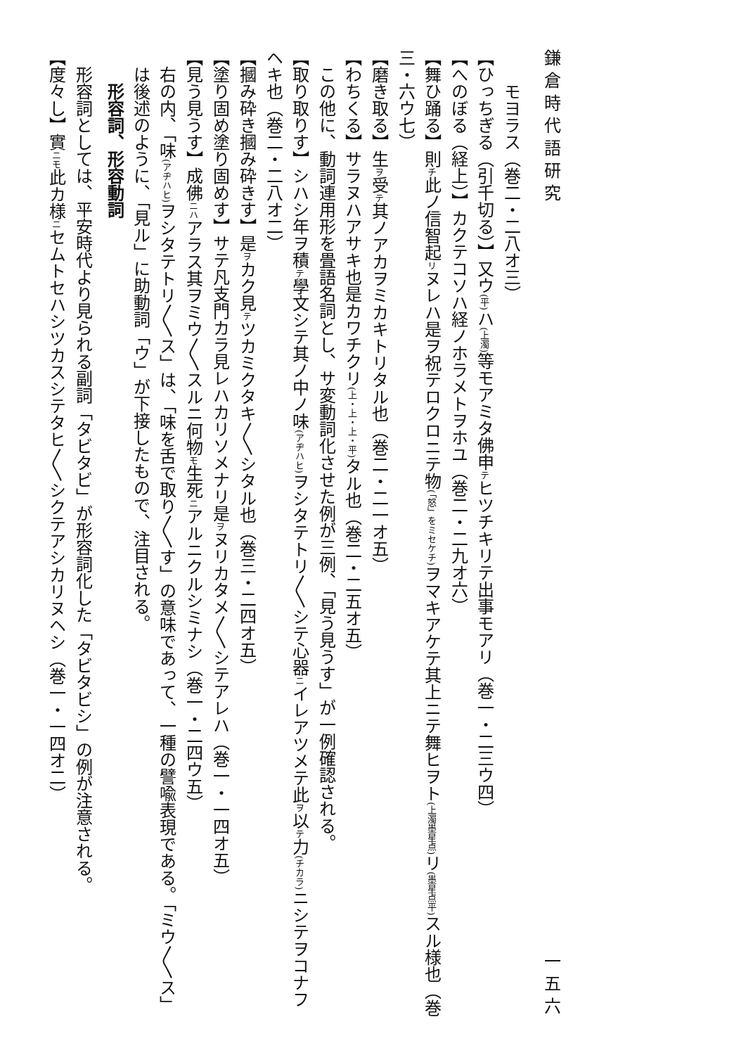鎌倉時代語研究 一五六
モヨラス（巻二・二八オ三）
【ひっちぎる（引千切る）】又ウ(平) ハ(上濁) 等モアミタ佛申テヒツチキリテ出事モアリ（巻一・二三ウ四）
【へのぼる（経上）】カクテコソハ経ノホラメトヲホユ（巻二・二九オ六）
【舞ひ踊る】則チ此ノ信智起リヌレハ是ヲ祝テロクロニテ物(「怒」をミセケチ) ヲマキアケテ其上ニテ舞ヒヲト(上濁墨星点) リ(墨星点平) スル様也（巻三・六ウ七）
【磨き取る】生ヲ受テ其ノアカヲミカキトリタル也（巻二・二一オ五）
【わちくる】サラヌハアサキ也是カワチクリ(上・上・上・平) タル也（巻二・二五オ五）
この他に、動詞連用形を畳語名詞とし、サ変動詞化させた例が三例、「見う見うす」が一例確認される。
【取り取りす】シハシ年ヲ積テ學文シテ其ノ中ノ味(アヂハヒ) ヲシタテトリ〳〵シテ心器ニイレアツメテ此ヲ以テ力(チカラ) ニシテヲコナフヘキ也（巻二・二八オ二）
【摑み砕き摑み砕きす】是ヲカク見テツカミクタキ〳〵シタル也（巻三・二四オ五）
【塗り固め塗り固めす】サテ凡支門カラ見レハカリソメナリ是ヲヌリカタメ〳〵シテアレハ（巻一・一四オ五）
【見う見うす】成佛ニハアラス其ヲミウ〳〵スルニ何物モ生死ニアルニクルシミナシ（巻一・二四ウ五）
右の内、「味(アヂハヒ) ヲシタテトリ〳〵ス」は、「味を舌で取り〳〵す」の意味であって、一種の譬喩表現である。「ミウ〳〵ス」は後述のように、「見ル」に助動詞「ウ」が下接したもので、注目される。
形容詞、形容動詞
形容詞としては、平安時代より見られる副詞「タビタビ」が形容詞化した「タビタビシ」の例が注意される。
【度々し】實ニモ此カ様ニセムトセハシツカスシテタヒ〳〵シクテアシカリヌヘシ（巻一・一四オ二）